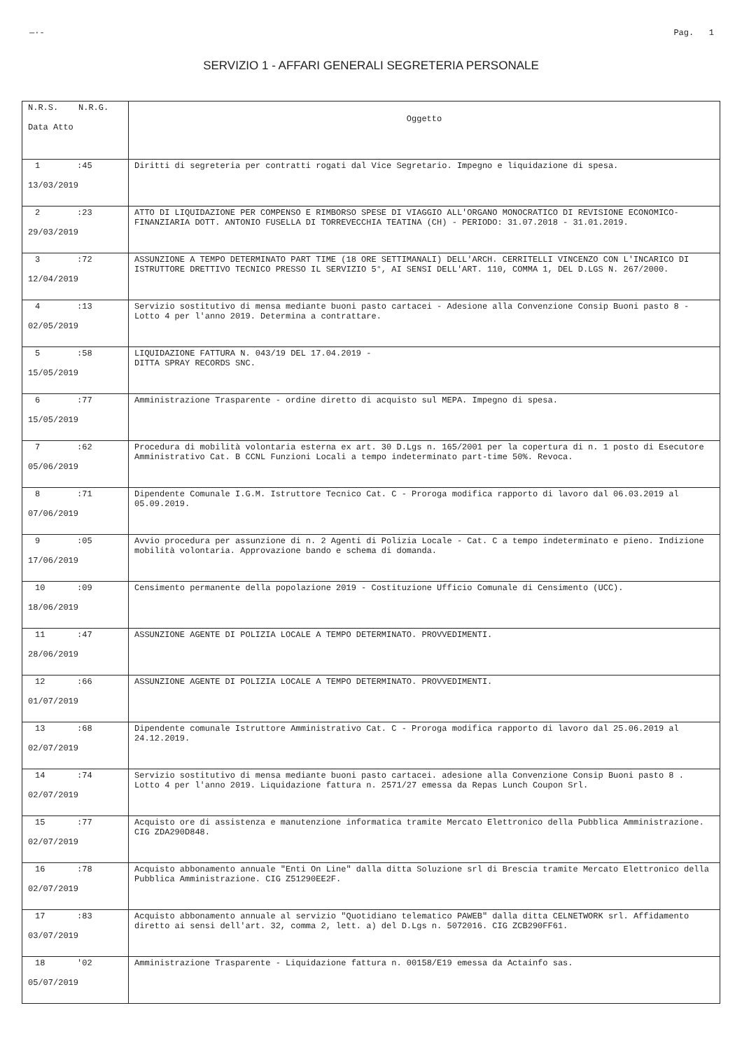—·- Pag. 1
SERVIZIO 1 - AFFARI GENERALI SEGRETERIA PERSONALE
| N.R.S. N.R.G. Data Atto | Oggetto |
| --- | --- |
| 1 :45 13/03/2019 | Diritti di segreteria per contratti rogati dal Vice Segretario. Impegno e liquidazione di spesa. |
| 2 :23 29/03/2019 | ATTO DI LIQUIDAZIONE PER COMPENSO E RIMBORSO SPESE DI VIAGGIO ALL'ORGANO MONOCRATICO DI REVISIONE ECONOMICO-FINANZIARIA DOTT. ANTONIO FUSELLA DI TORREVECCHIA TEATINA (CH) - PERIODO: 31.07.2018 - 31.01.2019. |
| 3 :72 12/04/2019 | ASSUNZIONE A TEMPO DETERMINATO PART TIME (18 ORE SETTIMANALI) DELL'ARCH. CERRITELLI VINCENZO CON L'INCARICO DI ISTRUTTORE DRETTIVO TECNICO PRESSO IL SERVIZIO 5°, AI SENSI DELL'ART. 110, COMMA 1, DEL D.LGS N. 267/2000. |
| 4 :13 02/05/2019 | Servizio sostitutivo di mensa mediante buoni pasto cartacei - Adesione alla Convenzione Consip Buoni pasto 8 - Lotto 4 per l'anno 2019. Determina a contrattare. |
| 5 :58 15/05/2019 | LIQUIDAZIONE FATTURA N. 043/19 DEL 17.04.2019 - DITTA SPRAY RECORDS SNC. |
| 6 :77 15/05/2019 | Amministrazione Trasparente - ordine diretto di acquisto sul MEPA. Impegno di spesa. |
| 7 :62 05/06/2019 | Procedura di mobilità volontaria esterna ex art. 30 D.Lgs n. 165/2001 per la copertura di n. 1 posto di Esecutore Amministrativo Cat. B CCNL Funzioni Locali a tempo indeterminato part-time 50%. Revoca. |
| 8 :71 07/06/2019 | Dipendente Comunale I.G.M. Istruttore Tecnico Cat. C - Proroga modifica rapporto di lavoro dal 06.03.2019 al 05.09.2019. |
| 9 :05 17/06/2019 | Avvio procedura per assunzione di n. 2 Agenti di Polizia Locale - Cat. C a tempo indeterminato e pieno. Indizione mobilità volontaria. Approvazione bando e schema di domanda. |
| 10 :09 18/06/2019 | Censimento permanente della popolazione 2019 - Costituzione Ufficio Comunale di Censimento (UCC). |
| 11 :47 28/06/2019 | ASSUNZIONE AGENTE DI POLIZIA LOCALE A TEMPO DETERMINATO. PROVVEDIMENTI. |
| 12 :66 01/07/2019 | ASSUNZIONE AGENTE DI POLIZIA LOCALE A TEMPO DETERMINATO. PROVVEDIMENTI. |
| 13 :68 02/07/2019 | Dipendente comunale Istruttore Amministrativo Cat. C - Proroga modifica rapporto di lavoro dal 25.06.2019 al 24.12.2019. |
| 14 :74 02/07/2019 | Servizio sostitutivo di mensa mediante buoni pasto cartacei. adesione alla Convenzione Consip Buoni pasto 8 . Lotto 4 per l'anno 2019. Liquidazione fattura n. 2571/27 emessa da Repas Lunch Coupon Srl. |
| 15 :77 02/07/2019 | Acquisto ore di assistenza e manutenzione informatica tramite Mercato Elettronico della Pubblica Amministrazione. CIG ZDA290D848. |
| 16 :78 02/07/2019 | Acquisto abbonamento annuale "Enti On Line" dalla ditta Soluzione srl di Brescia tramite Mercato Elettronico della Pubblica Amministrazione. CIG Z51290EE2F. |
| 17 :83 03/07/2019 | Acquisto abbonamento annuale al servizio "Quotidiano telematico PAWEB" dalla ditta CELNETWORK srl. Affidamento diretto ai sensi dell'art. 32, comma 2, lett. a) del D.Lgs n. 5072016. CIG ZCB290FF61. |
| 18 '02 05/07/2019 | Amministrazione Trasparente - Liquidazione fattura n. 00158/E19 emessa da Actainfo sas. |